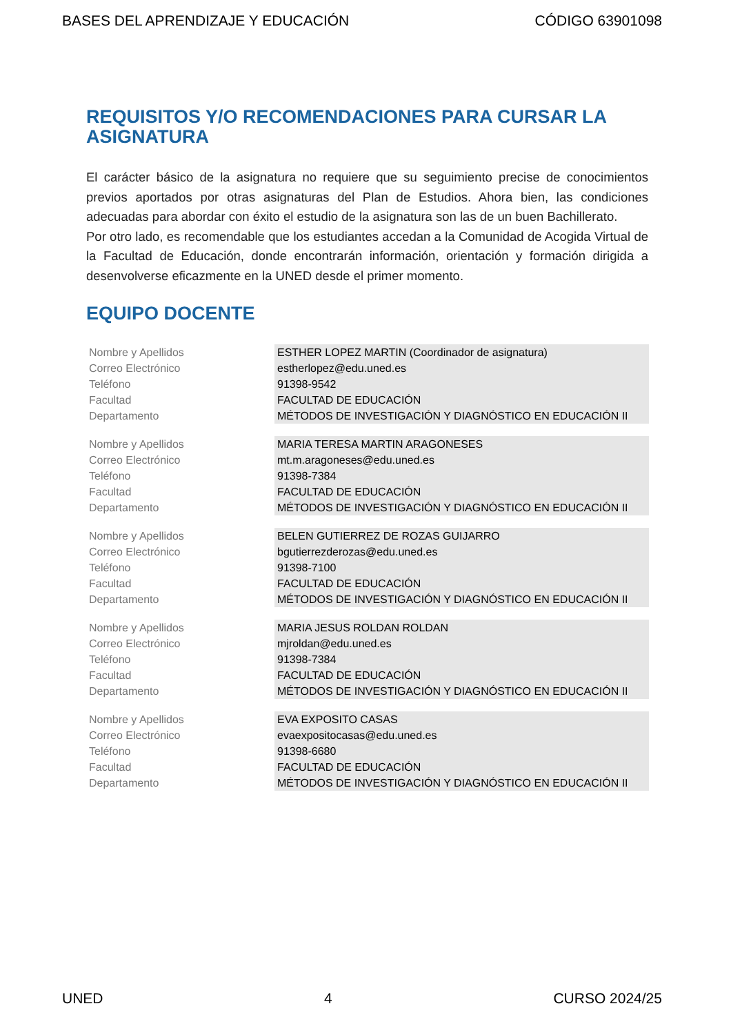BASES DEL APRENDIZAJE Y EDUCACIÓN CÓDIGO 63901098
REQUISITOS Y/O RECOMENDACIONES PARA CURSAR LA ASIGNATURA
El carácter básico de la asignatura no requiere que su seguimiento precise de conocimientos previos aportados por otras asignaturas del Plan de Estudios. Ahora bien, las condiciones adecuadas para abordar con éxito el estudio de la asignatura son las de un buen Bachillerato.
Por otro lado, es recomendable que los estudiantes accedan a la Comunidad de Acogida Virtual de la Facultad de Educación, donde encontrarán información, orientación y formación dirigida a desenvolverse eficazmente en la UNED desde el primer momento.
EQUIPO DOCENTE
| Nombre y Apellidos | ESTHER LOPEZ MARTIN (Coordinador de asignatura) |
| Correo Electrónico | estherlopez@edu.uned.es |
| Teléfono | 91398-9542 |
| Facultad | FACULTAD DE EDUCACIÓN |
| Departamento | MÉTODOS DE INVESTIGACIÓN Y DIAGNÓSTICO EN EDUCACIÓN II |
| Nombre y Apellidos | MARIA TERESA MARTIN ARAGONESES |
| Correo Electrónico | mt.m.aragoneses@edu.uned.es |
| Teléfono | 91398-7384 |
| Facultad | FACULTAD DE EDUCACIÓN |
| Departamento | MÉTODOS DE INVESTIGACIÓN Y DIAGNÓSTICO EN EDUCACIÓN II |
| Nombre y Apellidos | BELEN GUTIERREZ DE ROZAS GUIJARRO |
| Correo Electrónico | bgutierrezderozas@edu.uned.es |
| Teléfono | 91398-7100 |
| Facultad | FACULTAD DE EDUCACIÓN |
| Departamento | MÉTODOS DE INVESTIGACIÓN Y DIAGNÓSTICO EN EDUCACIÓN II |
| Nombre y Apellidos | MARIA JESUS ROLDAN ROLDAN |
| Correo Electrónico | mjroldan@edu.uned.es |
| Teléfono | 91398-7384 |
| Facultad | FACULTAD DE EDUCACIÓN |
| Departamento | MÉTODOS DE INVESTIGACIÓN Y DIAGNÓSTICO EN EDUCACIÓN II |
| Nombre y Apellidos | EVA EXPOSITO CASAS |
| Correo Electrónico | evaexpositocasas@edu.uned.es |
| Teléfono | 91398-6680 |
| Facultad | FACULTAD DE EDUCACIÓN |
| Departamento | MÉTODOS DE INVESTIGACIÓN Y DIAGNÓSTICO EN EDUCACIÓN II |
UNED 4 CURSO 2024/25